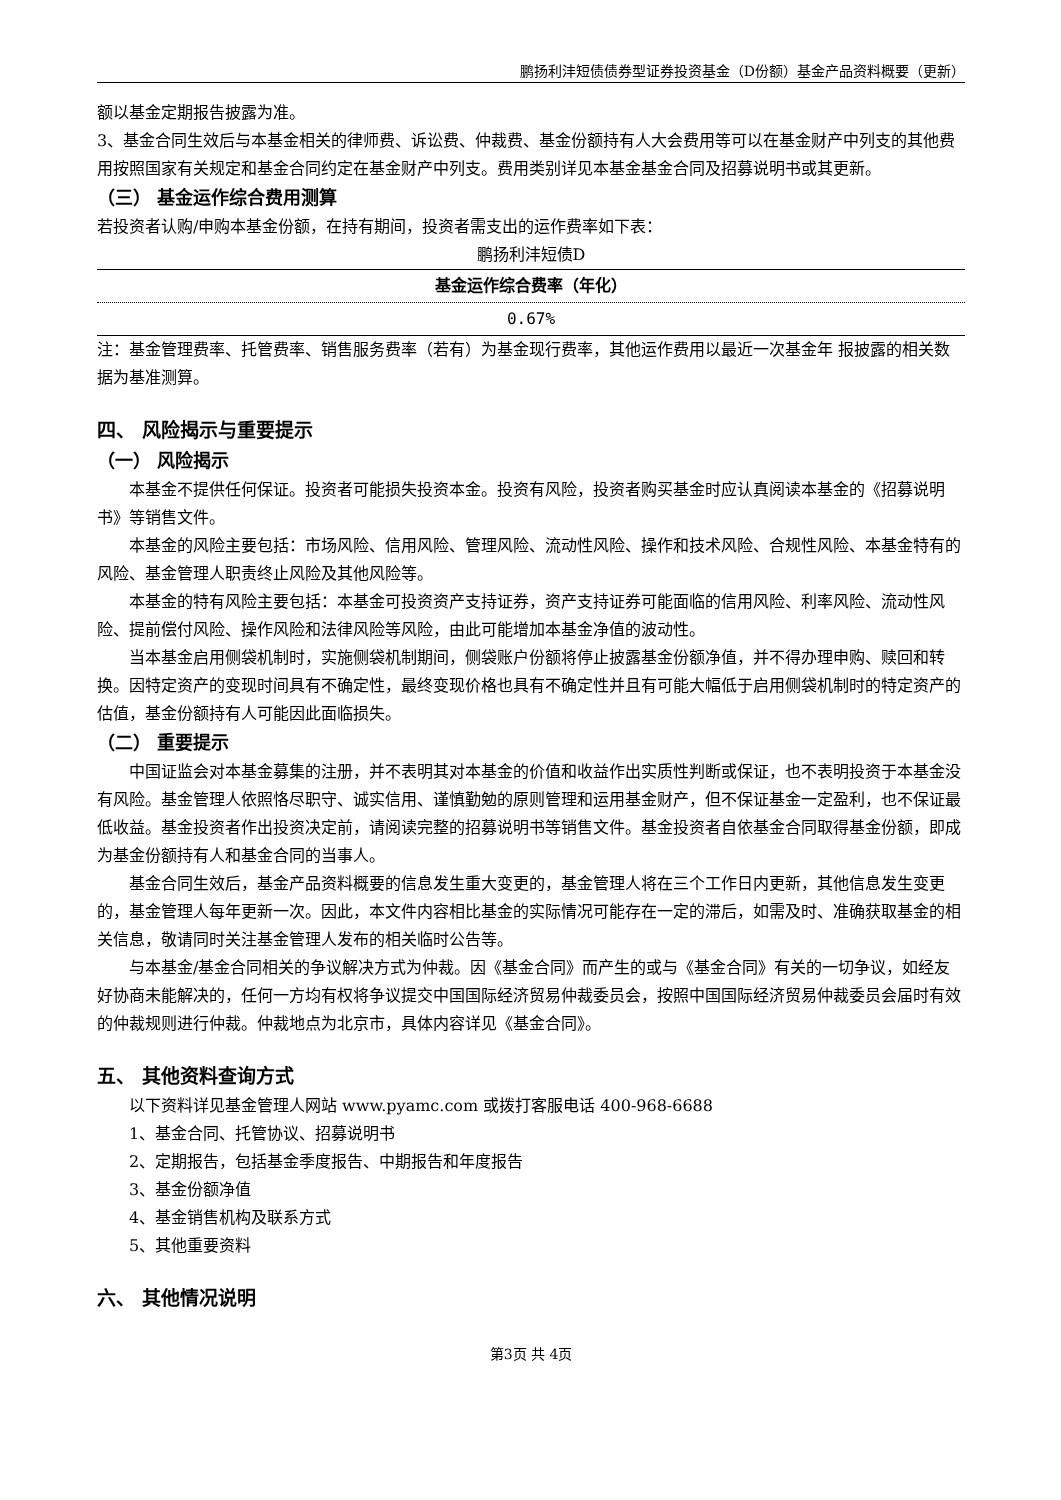鹏扬利沣短债债券型证券投资基金（D份额）基金产品资料概要（更新）
额以基金定期报告披露为准。
3、基金合同生效后与本基金相关的律师费、诉讼费、仲裁费、基金份额持有人大会费用等可以在基金财产中列支的其他费用按照国家有关规定和基金合同约定在基金财产中列支。费用类别详见本基金基金合同及招募说明书或其更新。
（三） 基金运作综合费用测算
若投资者认购/申购本基金份额，在持有期间，投资者需支出的运作费率如下表：
鹏扬利沣短债D
| 基金运作综合费率（年化） |
| --- |
| 0.67% |
注：基金管理费率、托管费率、销售服务费率（若有）为基金现行费率，其他运作费用以最近一次基金年 报披露的相关数据为基准测算。
四、 风险揭示与重要提示
（一） 风险揭示
本基金不提供任何保证。投资者可能损失投资本金。投资有风险，投资者购买基金时应认真阅读本基金的《招募说明书》等销售文件。
本基金的风险主要包括：市场风险、信用风险、管理风险、流动性风险、操作和技术风险、合规性风险、本基金特有的风险、基金管理人职责终止风险及其他风险等。
本基金的特有风险主要包括：本基金可投资资产支持证券，资产支持证券可能面临的信用风险、利率风险、流动性风险、提前偿付风险、操作风险和法律风险等风险，由此可能增加本基金净值的波动性。
当本基金启用侧袋机制时，实施侧袋机制期间，侧袋账户份额将停止披露基金份额净值，并不得办理申购、赎回和转换。因特定资产的变现时间具有不确定性，最终变现价格也具有不确定性并且有可能大幅低于启用侧袋机制时的特定资产的估值，基金份额持有人可能因此面临损失。
（二） 重要提示
中国证监会对本基金募集的注册，并不表明其对本基金的价值和收益作出实质性判断或保证，也不表明投资于本基金没有风险。基金管理人依照恪尽职守、诚实信用、谨慎勤勉的原则管理和运用基金财产，但不保证基金一定盈利，也不保证最低收益。基金投资者作出投资决定前，请阅读完整的招募说明书等销售文件。基金投资者自依基金合同取得基金份额，即成为基金份额持有人和基金合同的当事人。
基金合同生效后，基金产品资料概要的信息发生重大变更的，基金管理人将在三个工作日内更新，其他信息发生变更的，基金管理人每年更新一次。因此，本文件内容相比基金的实际情况可能存在一定的滞后，如需及时、准确获取基金的相关信息，敬请同时关注基金管理人发布的相关临时公告等。
与本基金/基金合同相关的争议解决方式为仲裁。因《基金合同》而产生的或与《基金合同》有关的一切争议，如经友好协商未能解决的，任何一方均有权将争议提交中国国际经济贸易仲裁委员会，按照中国国际经济贸易仲裁委员会届时有效的仲裁规则进行仲裁。仲裁地点为北京市，具体内容详见《基金合同》。
五、 其他资料查询方式
以下资料详见基金管理人网站 www.pyamc.com 或拨打客服电话 400-968-6688
1、基金合同、托管协议、招募说明书
2、定期报告，包括基金季度报告、中期报告和年度报告
3、基金份额净值
4、基金销售机构及联系方式
5、其他重要资料
六、 其他情况说明
第3页 共 4页